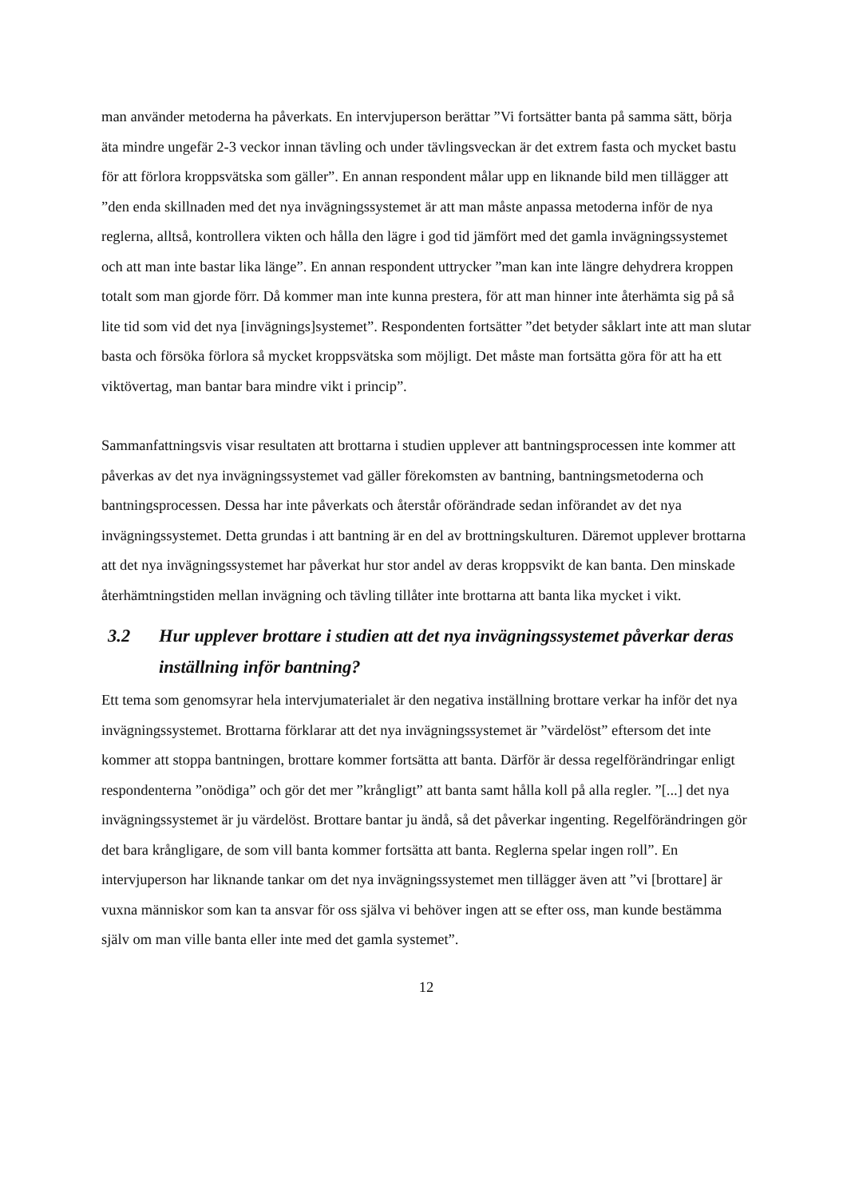man använder metoderna ha påverkats. En intervjuperson berättar ”Vi fortsätter banta på samma sätt, börja äta mindre ungefär 2-3 veckor innan tävling och under tävlingsveckan är det extrem fasta och mycket bastu för att förlora kroppsvätska som gäller”. En annan respondent målar upp en liknande bild men tillägger att ”den enda skillnaden med det nya invägningssystemet är att man måste anpassa metoderna inför de nya reglerna, alltså, kontrollera vikten och hålla den lägre i god tid jämfört med det gamla invägningssystemet och att man inte bastar lika länge”. En annan respondent uttrycker ”man kan inte längre dehydrera kroppen totalt som man gjorde förr. Då kommer man inte kunna prestera, för att man hinner inte återhämta sig på så lite tid som vid det nya [invägnings]systemet”. Respondenten fortsätter ”det betyder såklart inte att man slutar basta och försöka förlora så mycket kroppsvätska som möjligt. Det måste man fortsätta göra för att ha ett viktövertag, man bantar bara mindre vikt i princip”.
Sammanfattningsvis visar resultaten att brottarna i studien upplever att bantningsprocessen inte kommer att påverkas av det nya invägningssystemet vad gäller förekomsten av bantning, bantningsmetoderna och bantningsprocessen. Dessa har inte påverkats och återstår oförändrade sedan införandet av det nya invägningssystemet. Detta grundas i att bantning är en del av brottningskulturen. Däremot upplever brottarna att det nya invägningssystemet har påverkat hur stor andel av deras kroppsvikt de kan banta. Den minskade återhämtningstiden mellan invägning och tävling tillåter inte brottarna att banta lika mycket i vikt.
3.2 Hur upplever brottare i studien att det nya invägningssystemet påverkar deras inställning inför bantning?
Ett tema som genomsyrar hela intervjumaterialet är den negativa inställning brottare verkar ha inför det nya invägningssystemet. Brottarna förklarar att det nya invägningssystemet är ”värdelöst” eftersom det inte kommer att stoppa bantningen, brottare kommer fortsätta att banta. Därför är dessa regelförändringar enligt respondenterna ”onödiga” och gör det mer ”krångligt” att banta samt hålla koll på alla regler. ”[...] det nya invägningssystemet är ju värdelöst. Brottare bantar ju ändå, så det påverkar ingenting. Regelförändringen gör det bara krångligare, de som vill banta kommer fortsätta att banta. Reglerna spelar ingen roll”. En intervjuperson har liknande tankar om det nya invägningssystemet men tillägger även att ”vi [brottare] är vuxna människor som kan ta ansvar för oss själva vi behöver ingen att se efter oss, man kunde bestämma själv om man ville banta eller inte med det gamla systemet”.
12